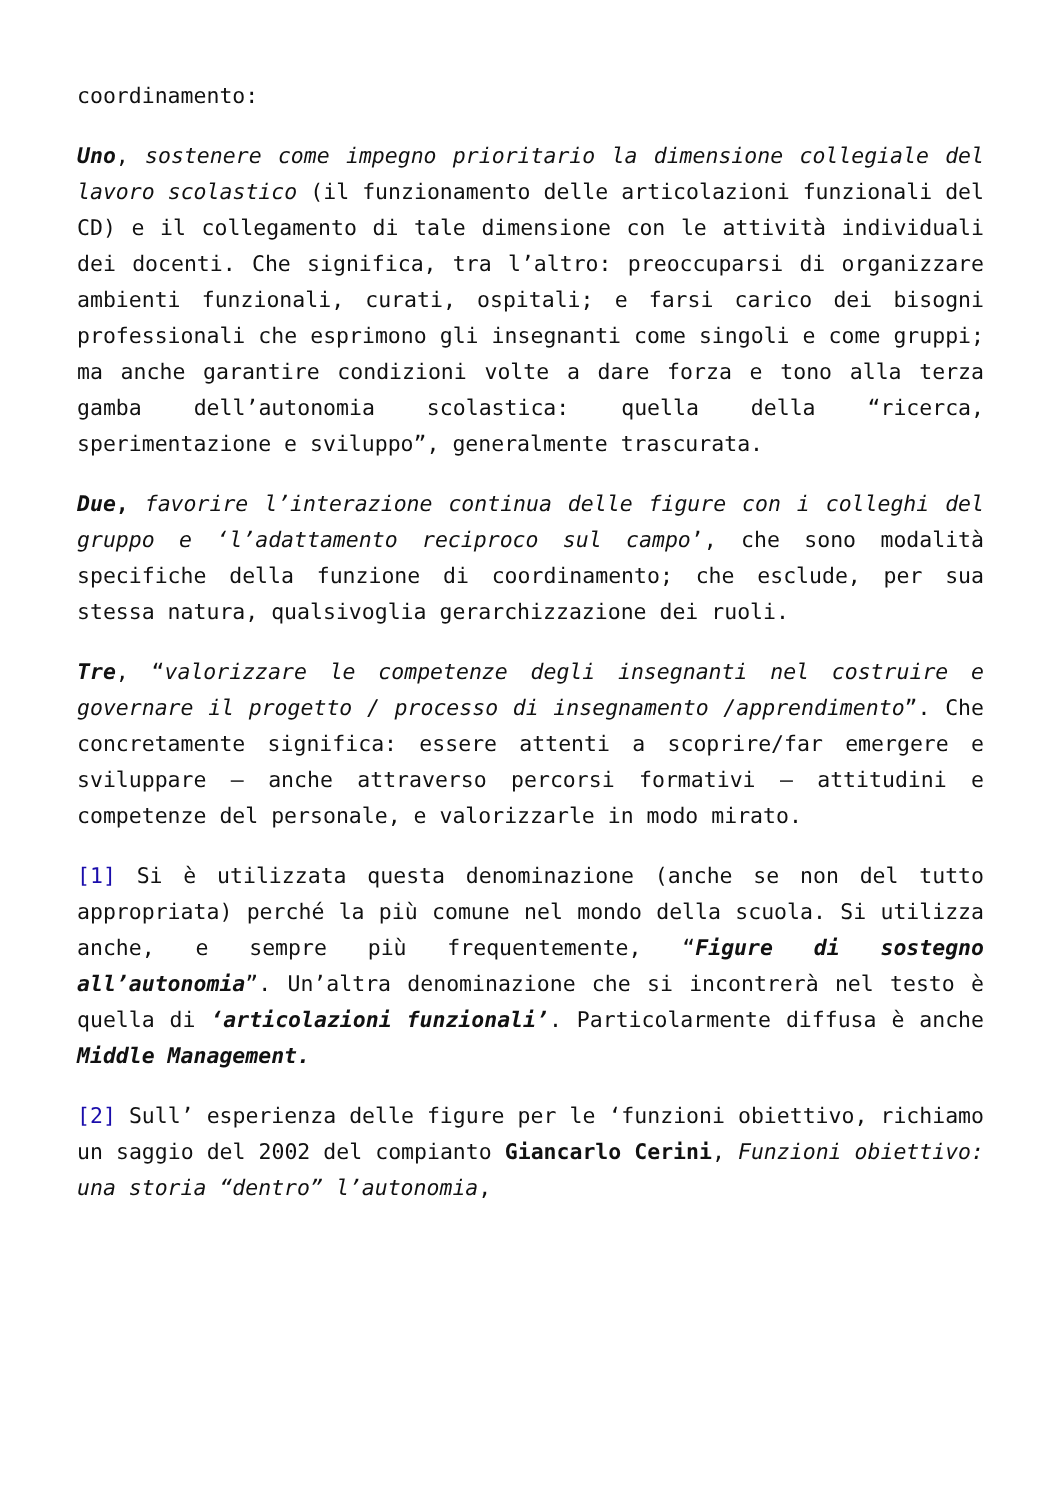coordinamento:
Uno, sostenere come impegno prioritario la dimensione collegiale del lavoro scolastico (il funzionamento delle articolazioni funzionali del CD) e il collegamento di tale dimensione con le attività individuali dei docenti. Che significa, tra l’altro: preoccuparsi di organizzare ambienti funzionali, curati, ospitali; e farsi carico dei bisogni professionali che esprimono gli insegnanti come singoli e come gruppi; ma anche garantire condizioni volte a dare forza e tono alla terza gamba dell’autonomia scolastica: quella della “ricerca, sperimentazione e sviluppo”, generalmente trascurata.
Due, favorire l’interazione continua delle figure con i colleghi del gruppo e ‘l’adattamento reciproco sul campo’, che sono modalità specifiche della funzione di coordinamento; che esclude, per sua stessa natura, qualsivoglia gerarchizzazione dei ruoli.
Tre, “valorizzare le competenze degli insegnanti nel costruire e governare il progetto / processo di insegnamento /apprendimento”. Che concretamente significa: essere attenti a scoprire/far emergere e sviluppare – anche attraverso percorsi formativi – attitudini e competenze del personale, e valorizzarle in modo mirato.
[1] Si è utilizzata questa denominazione (anche se non del tutto appropriata) perché la più comune nel mondo della scuola. Si utilizza anche, e sempre più frequentemente, “Figure di sostegno all’autonomia”. Un’altra denominazione che si incontrerà nel testo è quella di ‘articolazioni funzionali’. Particolarmente diffusa è anche Middle Management.
[2] Sull’ esperienza delle figure per le ‘funzioni obiettivo, richiamo un saggio del 2002 del compianto Giancarlo Cerini, Funzioni obiettivo: una storia “dentro” l’autonomia,